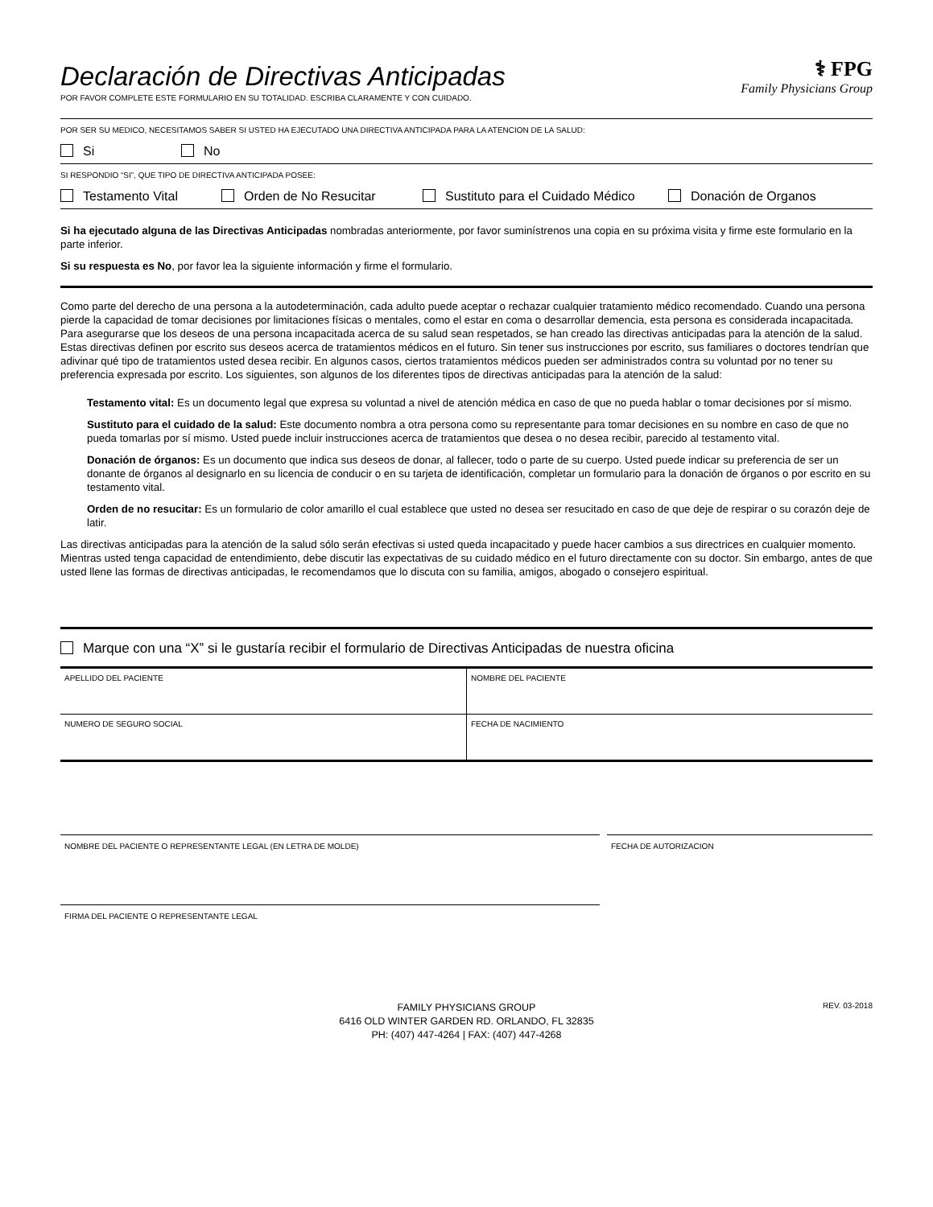Declaración de Directivas Anticipadas
POR FAVOR COMPLETE ESTE FORMULARIO EN SU TOTALIDAD. ESCRIBA CLARAMENTE Y CON CUIDADO.
⚕ FPG
Family Physicians Group
POR SER SU MEDICO, NECESITAMOS SABER SI USTED HA EJECUTADO UNA DIRECTIVA ANTICIPADA PARA LA ATENCION DE LA SALUD:
Si No
SI RESPONDIO “SI”, QUE TIPO DE DIRECTIVA ANTICIPADA POSEE:
Testamento Vital Orden de No Resucitar Sustituto para el Cuidado Médico Donación de Organos
Si ha ejecutado alguna de las Directivas Anticipadas nombradas anteriormente, por favor suminístrenos una copia en su próxima visita y firme este formulario en la parte inferior.
Si su respuesta es No, por favor lea la siguiente información y firme el formulario.
Como parte del derecho de una persona a la autodeterminación, cada adulto puede aceptar o rechazar cualquier tratamiento médico recomendado. Cuando una persona pierde la capacidad de tomar decisiones por limitaciones físicas o mentales, como el estar en coma o desarrollar demencia, esta persona es considerada incapacitada. Para asegurarse que los deseos de una persona incapacitada acerca de su salud sean respetados, se han creado las directivas anticipadas para la atención de la salud. Estas directivas definen por escrito sus deseos acerca de tratamientos médicos en el futuro. Sin tener sus instrucciones por escrito, sus familiares o doctores tendrían que adivinar qué tipo de tratamientos usted desea recibir. En algunos casos, ciertos tratamientos médicos pueden ser administrados contra su voluntad por no tener su preferencia expresada por escrito. Los siguientes, son algunos de los diferentes tipos de directivas anticipadas para la atención de la salud:
Testamento vital: Es un documento legal que expresa su voluntad a nivel de atención médica en caso de que no pueda hablar o tomar decisiones por sí mismo.
Sustituto para el cuidado de la salud: Este documento nombra a otra persona como su representante para tomar decisiones en su nombre en caso de que no pueda tomarlas por sí mismo. Usted puede incluir instrucciones acerca de tratamientos que desea o no desea recibir, parecido al testamento vital.
Donación de órganos: Es un documento que indica sus deseos de donar, al fallecer, todo o parte de su cuerpo. Usted puede indicar su preferencia de ser un donante de órganos al designarlo en su licencia de conducir o en su tarjeta de identificación, completar un formulario para la donación de órganos o por escrito en su testamento vital.
Orden de no resucitar: Es un formulario de color amarillo el cual establece que usted no desea ser resucitado en caso de que deje de respirar o su corazón deje de latir.
Las directivas anticipadas para la atención de la salud sólo serán efectivas si usted queda incapacitado y puede hacer cambios a sus directrices en cualquier momento. Mientras usted tenga capacidad de entendimiento, debe discutir las expectativas de su cuidado médico en el futuro directamente con su doctor. Sin embargo, antes de que usted llene las formas de directivas anticipadas, le recomendamos que lo discuta con su familia, amigos, abogado o consejero espiritual.
Marque con una “X” si le gustaría recibir el formulario de Directivas Anticipadas de nuestra oficina
| APELLIDO DEL PACIENTE | NOMBRE DEL PACIENTE |
| NUMERO DE SEGURO SOCIAL | FECHA DE NACIMIENTO |
NOMBRE DEL PACIENTE O REPRESENTANTE LEGAL (EN LETRA DE MOLDE)
FIRMA DEL PACIENTE O REPRESENTANTE LEGAL
FECHA DE AUTORIZACION
FAMILY PHYSICIANS GROUP
6416 OLD WINTER GARDEN RD. ORLANDO, FL 32835
PH: (407) 447-4264 | FAX: (407) 447-4268
REV. 03-2018